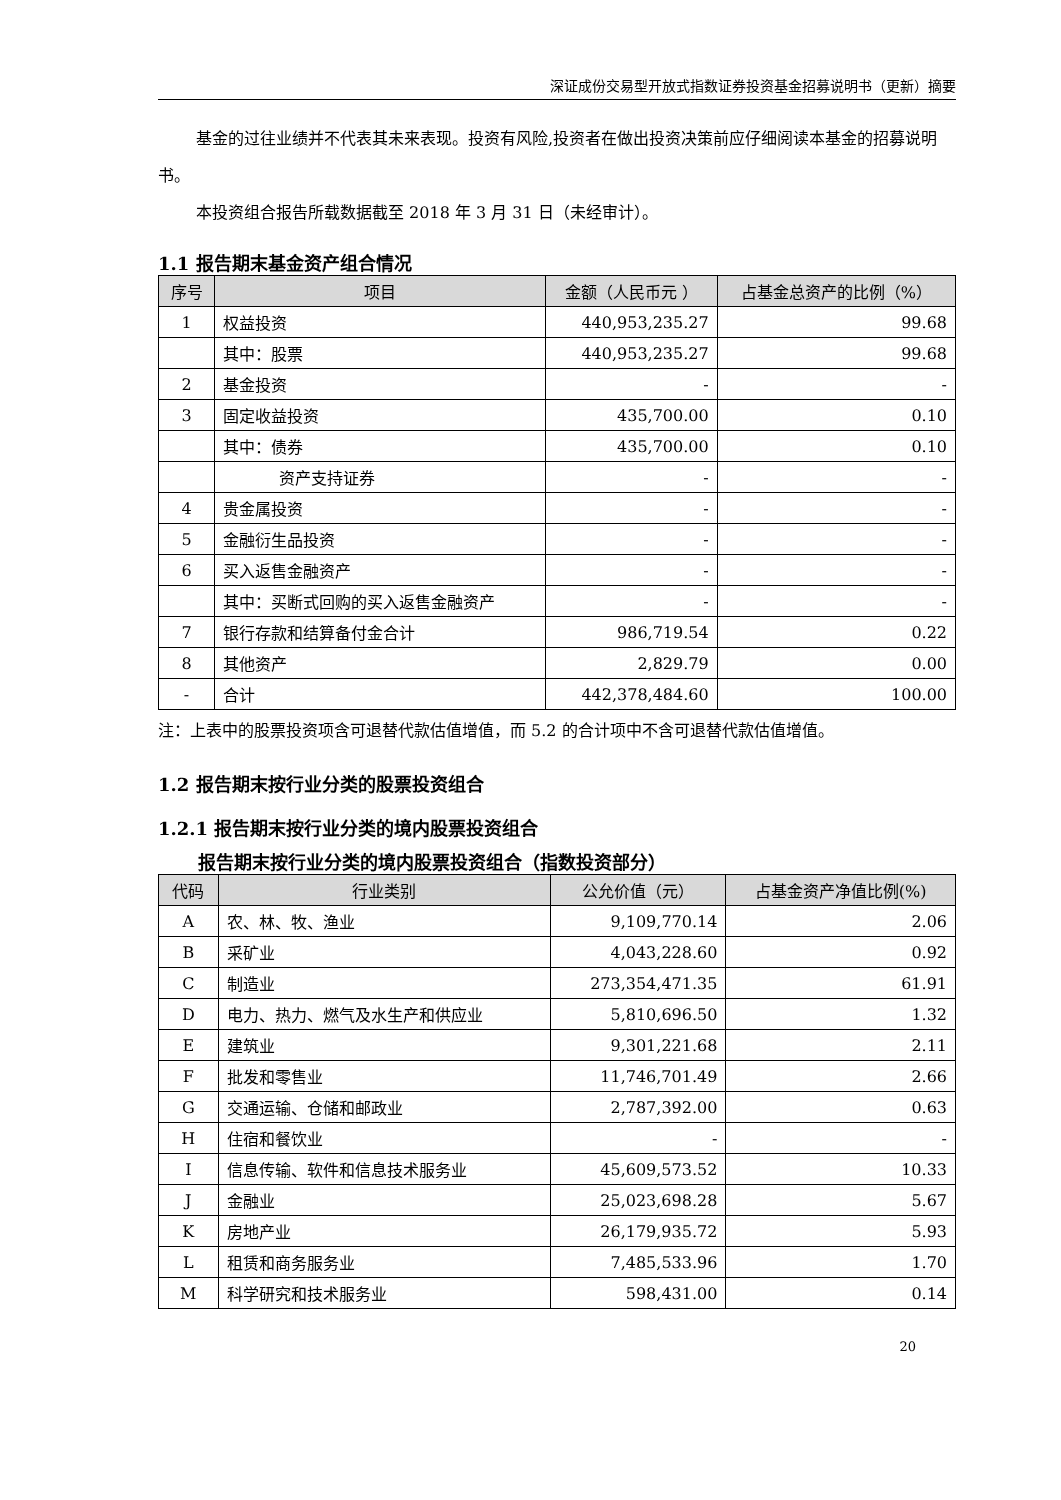深证成份交易型开放式指数证券投资基金招募说明书（更新）摘要
基金的过往业绩并不代表其未来表现。投资有风险,投资者在做出投资决策前应仔细阅读本基金的招募说明书。
本投资组合报告所载数据截至 2018 年 3 月 31 日（未经审计）。
1.1 报告期末基金资产组合情况
| 序号 | 项目 | 金额（人民币元 ） | 占基金总资产的比例（%） |
| --- | --- | --- | --- |
| 1 | 权益投资 | 440,953,235.27 | 99.68 |
| | 其中：股票 | 440,953,235.27 | 99.68 |
| 2 | 基金投资 | - | - |
| 3 | 固定收益投资 | 435,700.00 | 0.10 |
| | 其中：债券 | 435,700.00 | 0.10 |
| | 资产支持证券 | - | - |
| 4 | 贵金属投资 | - | - |
| 5 | 金融衍生品投资 | - | - |
| 6 | 买入返售金融资产 | - | - |
| | 其中：买断式回购的买入返售金融资产 | - | - |
| 7 | 银行存款和结算备付金合计 | 986,719.54 | 0.22 |
| 8 | 其他资产 | 2,829.79 | 0.00 |
| - | 合计 | 442,378,484.60 | 100.00 |
注：上表中的股票投资项含可退替代款估值增值，而 5.2 的合计项中不含可退替代款估值增值。
1.2 报告期末按行业分类的股票投资组合
1.2.1 报告期末按行业分类的境内股票投资组合
报告期末按行业分类的境内股票投资组合（指数投资部分）
| 代码 | 行业类别 | 公允价值（元） | 占基金资产净值比例(%) |
| --- | --- | --- | --- |
| A | 农、林、牧、渔业 | 9,109,770.14 | 2.06 |
| B | 采矿业 | 4,043,228.60 | 0.92 |
| C | 制造业 | 273,354,471.35 | 61.91 |
| D | 电力、热力、燃气及水生产和供应业 | 5,810,696.50 | 1.32 |
| E | 建筑业 | 9,301,221.68 | 2.11 |
| F | 批发和零售业 | 11,746,701.49 | 2.66 |
| G | 交通运输、仓储和邮政业 | 2,787,392.00 | 0.63 |
| H | 住宿和餐饮业 | - | - |
| I | 信息传输、软件和信息技术服务业 | 45,609,573.52 | 10.33 |
| J | 金融业 | 25,023,698.28 | 5.67 |
| K | 房地产业 | 26,179,935.72 | 5.93 |
| L | 租赁和商务服务业 | 7,485,533.96 | 1.70 |
| M | 科学研究和技术服务业 | 598,431.00 | 0.14 |
20